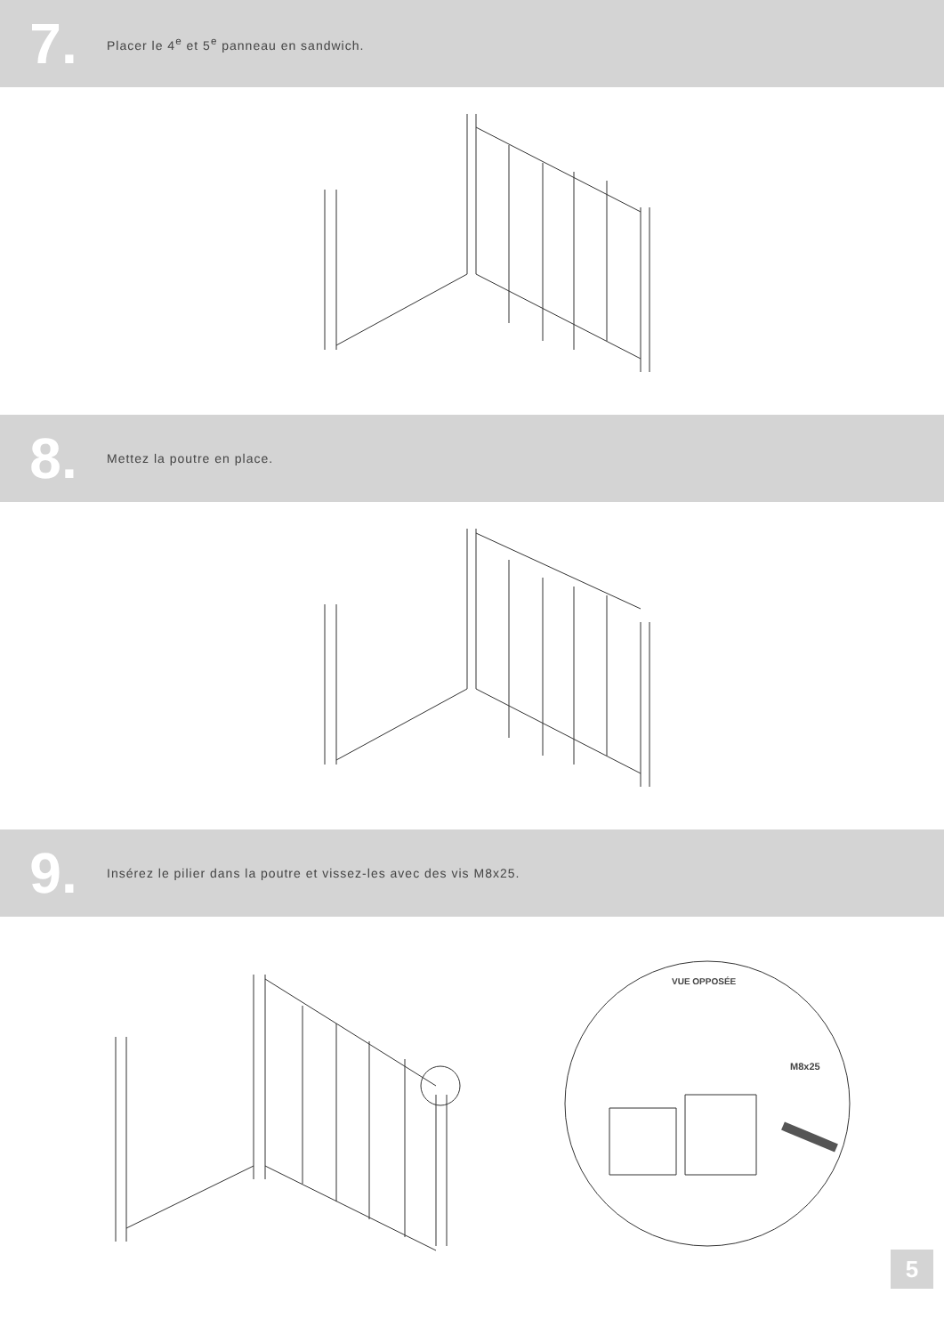7.
Placer le 4<sup>e</sup> et 5<sup>e</sup> panneau en sandwich.
8.
Mettez la poutre en place.
9.
Insérez le pilier dans la poutre et vissez-les avec des vis M8x25.
VUE OPPOSÉE
M8x25
5